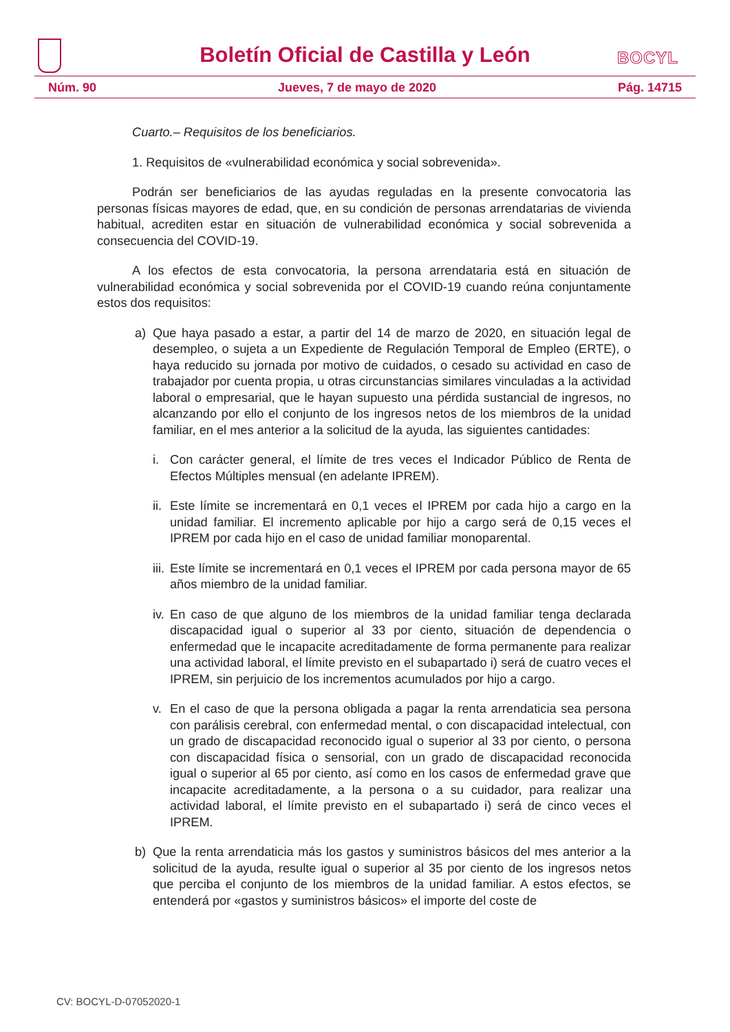Boletín Oficial de Castilla y León
BOCYL
Núm. 90 Jueves, 7 de mayo de 2020 Pág. 14715
Cuarto.– Requisitos de los beneficiarios.
1. Requisitos de «vulnerabilidad económica y social sobrevenida».
Podrán ser beneficiarios de las ayudas reguladas en la presente convocatoria las personas físicas mayores de edad, que, en su condición de personas arrendatarias de vivienda habitual, acrediten estar en situación de vulnerabilidad económica y social sobrevenida a consecuencia del COVID-19.
A los efectos de esta convocatoria, la persona arrendataria está en situación de vulnerabilidad económica y social sobrevenida por el COVID-19 cuando reúna conjuntamente estos dos requisitos:
a) Que haya pasado a estar, a partir del 14 de marzo de 2020, en situación legal de desempleo, o sujeta a un Expediente de Regulación Temporal de Empleo (ERTE), o haya reducido su jornada por motivo de cuidados, o cesado su actividad en caso de trabajador por cuenta propia, u otras circunstancias similares vinculadas a la actividad laboral o empresarial, que le hayan supuesto una pérdida sustancial de ingresos, no alcanzando por ello el conjunto de los ingresos netos de los miembros de la unidad familiar, en el mes anterior a la solicitud de la ayuda, las siguientes cantidades:
i. Con carácter general, el límite de tres veces el Indicador Público de Renta de Efectos Múltiples mensual (en adelante IPREM).
ii. Este límite se incrementará en 0,1 veces el IPREM por cada hijo a cargo en la unidad familiar. El incremento aplicable por hijo a cargo será de 0,15 veces el IPREM por cada hijo en el caso de unidad familiar monoparental.
iii. Este límite se incrementará en 0,1 veces el IPREM por cada persona mayor de 65 años miembro de la unidad familiar.
iv. En caso de que alguno de los miembros de la unidad familiar tenga declarada discapacidad igual o superior al 33 por ciento, situación de dependencia o enfermedad que le incapacite acreditadamente de forma permanente para realizar una actividad laboral, el límite previsto en el subapartado i) será de cuatro veces el IPREM, sin perjuicio de los incrementos acumulados por hijo a cargo.
v. En el caso de que la persona obligada a pagar la renta arrendaticia sea persona con parálisis cerebral, con enfermedad mental, o con discapacidad intelectual, con un grado de discapacidad reconocido igual o superior al 33 por ciento, o persona con discapacidad física o sensorial, con un grado de discapacidad reconocida igual o superior al 65 por ciento, así como en los casos de enfermedad grave que incapacite acreditadamente, a la persona o a su cuidador, para realizar una actividad laboral, el límite previsto en el subapartado i) será de cinco veces el IPREM.
b) Que la renta arrendaticia más los gastos y suministros básicos del mes anterior a la solicitud de la ayuda, resulte igual o superior al 35 por ciento de los ingresos netos que perciba el conjunto de los miembros de la unidad familiar. A estos efectos, se entenderá por «gastos y suministros básicos» el importe del coste de
CV: BOCYL-D-07052020-1